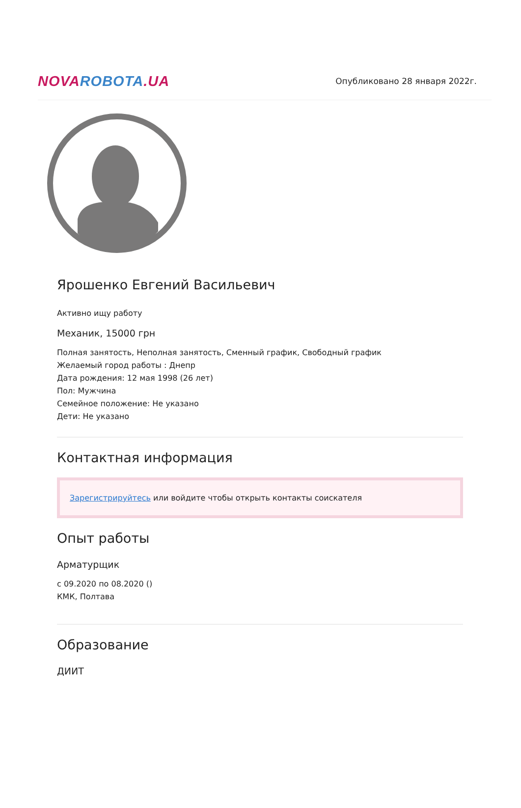NOVA ROBOTA.UA
Опубликовано 28 января 2022г.
Ярошенко Евгений Васильевич
Активно ищу работу
Механик, 15000 грн
Полная занятость, Неполная занятость, Сменный график, Свободный график
Желаемый город работы : Днепр
Дата рождения: 12 мая 1998 (26 лет)
Пол: Мужчина
Семейное положение: Не указано
Дети: Не указано
Контактная информация
Зарегистрируйтесь или войдите чтобы открыть контакты соискателя
Опыт работы
Арматурщик
с 09.2020 по 08.2020 ()
КМК, Полтава
Образование
ДИИТ